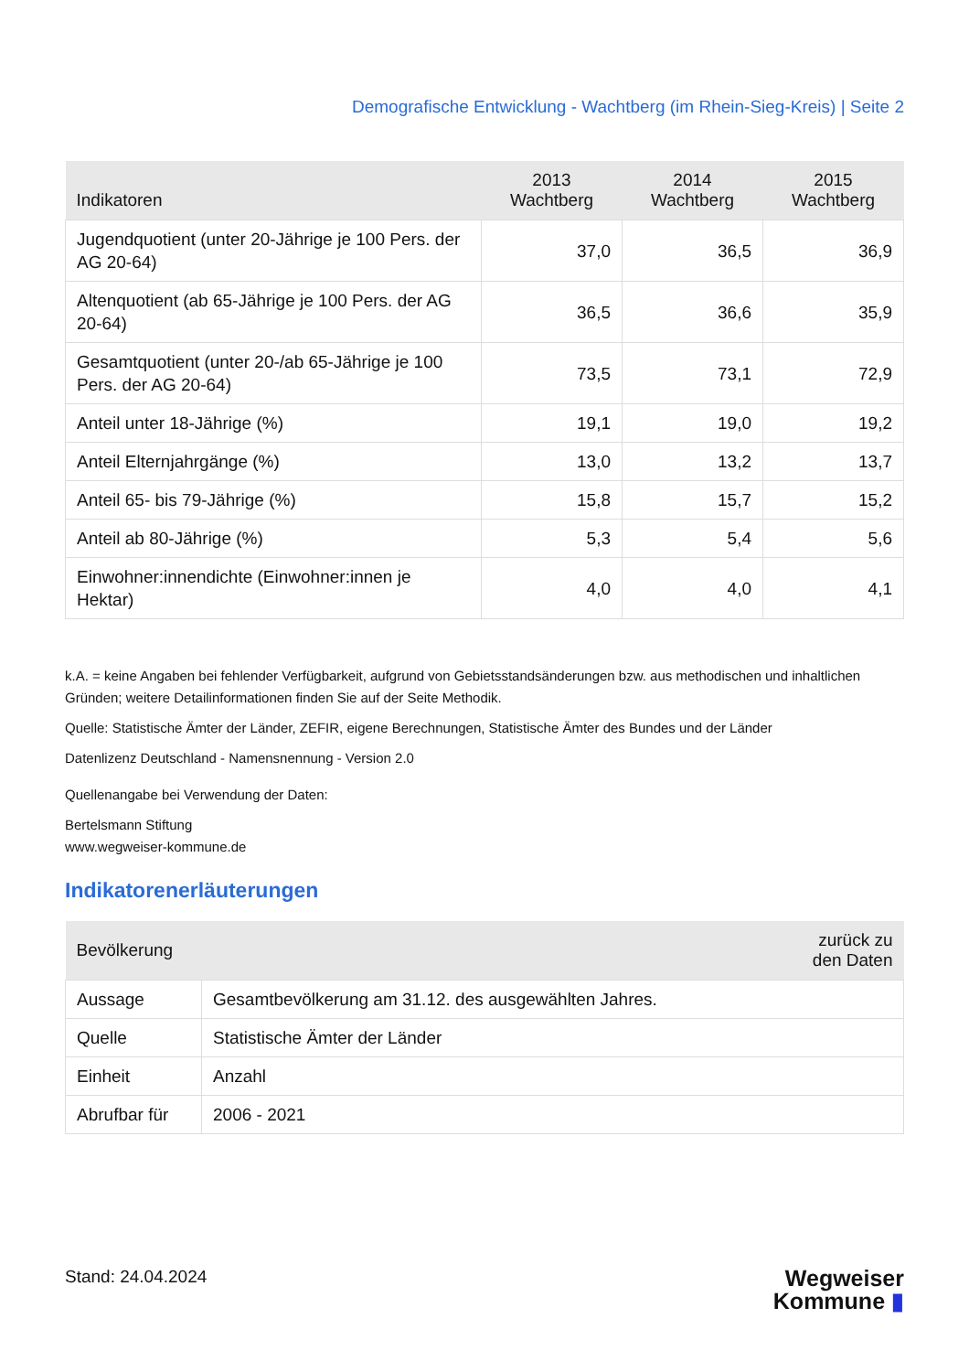Demografische Entwicklung - Wachtberg (im Rhein-Sieg-Kreis) | Seite 2
| Indikatoren | 2013 Wachtberg | 2014 Wachtberg | 2015 Wachtberg |
| --- | --- | --- | --- |
| Jugendquotient (unter 20-Jährige je 100 Pers. der AG 20-64) | 37,0 | 36,5 | 36,9 |
| Altenquotient (ab 65-Jährige je 100 Pers. der AG 20-64) | 36,5 | 36,6 | 35,9 |
| Gesamtquotient (unter 20-/ab 65-Jährige je 100 Pers. der AG 20-64) | 73,5 | 73,1 | 72,9 |
| Anteil unter 18-Jährige (%) | 19,1 | 19,0 | 19,2 |
| Anteil Elternjahrgänge (%) | 13,0 | 13,2 | 13,7 |
| Anteil 65- bis 79-Jährige (%) | 15,8 | 15,7 | 15,2 |
| Anteil ab 80-Jährige (%) | 5,3 | 5,4 | 5,6 |
| Einwohner:innendichte (Einwohner:innen je Hektar) | 4,0 | 4,0 | 4,1 |
k.A. = keine Angaben bei fehlender Verfügbarkeit, aufgrund von Gebietsstandsänderungen bzw. aus methodischen und inhaltlichen Gründen; weitere Detailinformationen finden Sie auf der Seite Methodik.
Quelle: Statistische Ämter der Länder, ZEFIR, eigene Berechnungen, Statistische Ämter des Bundes und der Länder
Datenlizenz Deutschland - Namensnennung - Version 2.0
Quellenangabe bei Verwendung der Daten:
Bertelsmann Stiftung
www.wegweiser-kommune.de
Indikatorenerläuterungen
| Bevölkerung | zurück zu den Daten |
| --- | --- |
| Aussage | Gesamtbevölkerung am 31.12. des ausgewählten Jahres. |
| Quelle | Statistische Ämter der Länder |
| Einheit | Anzahl |
| Abrufbar für | 2006 - 2021 |
Stand: 24.04.2024
Wegweiser
Kommune ▮